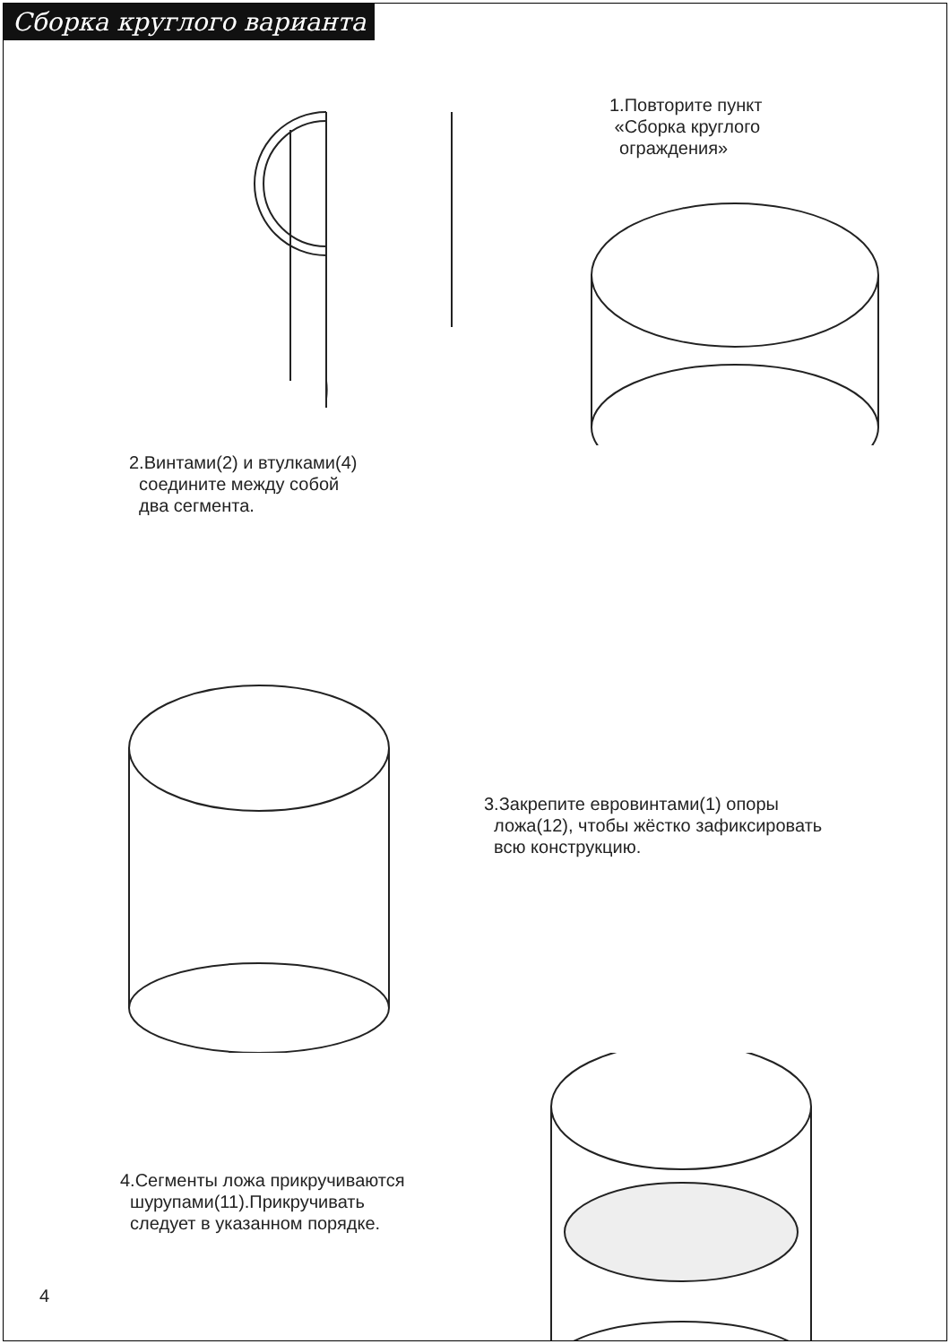Сборка круглого варианта
1.Повторите пункт
«Сборка круглого
ограждения»
2.Винтами(2) и втулками(4)
соедините между собой
два сегмента.
3.Закрепите евровинтами(1) опоры
ложа(12), чтобы жёстко зафиксировать
всю конструкцию.
4.Сегменты ложа прикручиваются
шурупами(11).Прикручивать
следует в указанном порядке.
4